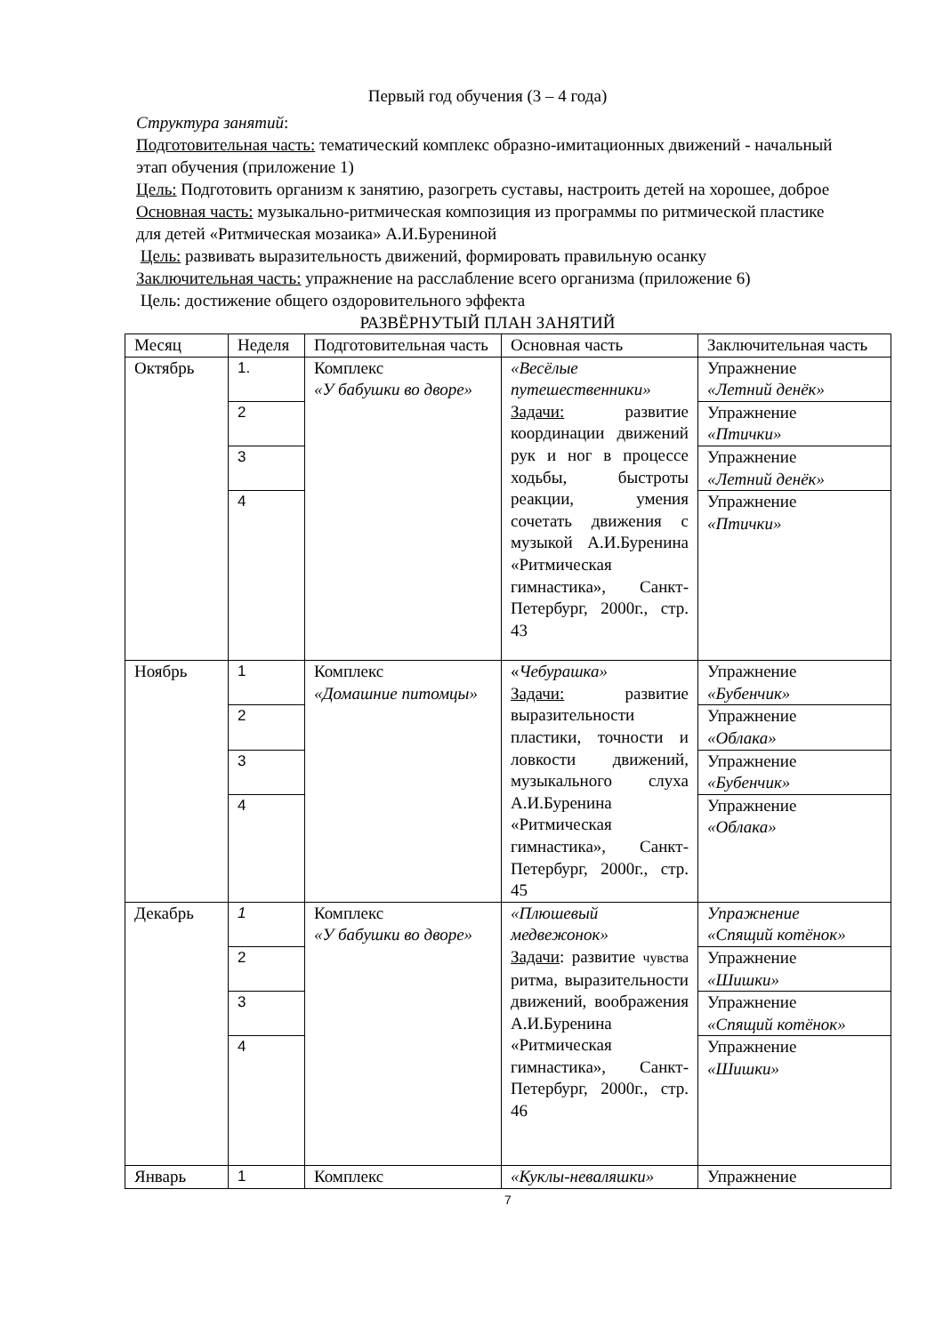Первый год обучения (3 – 4 года)
Структура занятий:
Подготовительная часть: тематический комплекс образно-имитационных движений - начальный этап обучения (приложение 1)
Цель: Подготовить организм к занятию, разогреть суставы, настроить детей на хорошее, доброе
Основная часть: музыкально-ритмическая композиция из программы по ритмической пластике для детей «Ритмическая мозаика» А.И.Бурениной
Цель: развивать выразительность движений, формировать правильную осанку
Заключительная часть: упражнение на расслабление всего организма (приложение 6)
Цель: достижение общего оздоровительного эффекта
РАЗВЁРНУТЫЙ ПЛАН ЗАНЯТИЙ
| Месяц | Неделя | Подготовительная часть | Основная часть | Заключительная часть |
| Октябрь | 1. | Комплекс «У бабушки во дворе» | «Весёлые путешественники» Задачи: развитие координации движений рук и ног в процессе ходьбы, быстроты реакции, умения сочетать движения с музыкой А.И.Буренина «Ритмическая гимнастика», Санкт-Петербург, 2000г., стр. 43 | Упражнение «Летний денёк» |
| | 2 | | | Упражнение «Птички» |
| | 3 | | | Упражнение «Летний денёк» |
| | 4 | | | Упражнение «Птички» |
| Ноябрь | 1 | Комплекс «Домашние питомцы» | « Чебурашка» Задачи: развитие выразительности пластики, точности и ловкости движений, музыкального слуха А.И.Буренина «Ритмическая гимнастика», Санкт-Петербург, 2000г., стр. 45 | Упражнение «Бубенчик» |
| | 2 | | | Упражнение «Облака» |
| | 3 | | | Упражнение «Бубенчик» |
| | 4 | | | Упражнение «Облака» |
| Декабрь | 1 | Комплекс «У бабушки во дворе» | «Плюшевый медвежонок» Задачи : развитие чувства ритма, выразительности движений, воображения А.И.Буренина «Ритмическая гимнастика», Санкт-Петербург, 2000г., стр. 46 | Упражнение «Спящий котёнок» |
| | 2 | | | Упражнение «Шишки» |
| | 3 | | | Упражнение «Спящий котёнок» |
| | 4 | | | Упражнение «Шишки» |
| Январь | 1 | Комплекс | «Куклы-неваляшки» | Упражнение |
7